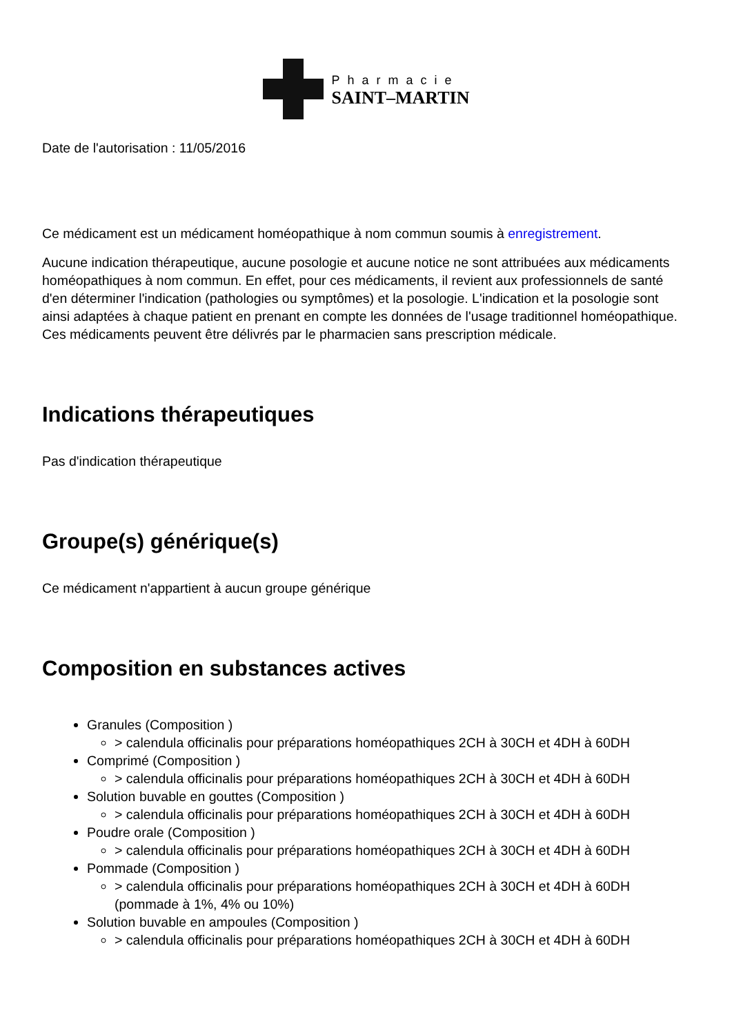Pharmacie
SAINT–MARTIN
Date de l'autorisation : 11/05/2016
Ce médicament est un médicament homéopathique à nom commun soumis à enregistrement.
Aucune indication thérapeutique, aucune posologie et aucune notice ne sont attribuées aux médicaments homéopathiques à nom commun. En effet, pour ces médicaments, il revient aux professionnels de santé d'en déterminer l'indication (pathologies ou symptômes) et la posologie. L'indication et la posologie sont ainsi adaptées à chaque patient en prenant en compte les données de l'usage traditionnel homéopathique. Ces médicaments peuvent être délivrés par le pharmacien sans prescription médicale.
Indications thérapeutiques
Pas d'indication thérapeutique
Groupe(s) générique(s)
Ce médicament n'appartient à aucun groupe générique
Composition en substances actives
Granules (Composition )
> calendula officinalis pour préparations homéopathiques 2CH à 30CH et 4DH à 60DH
Comprimé (Composition )
> calendula officinalis pour préparations homéopathiques 2CH à 30CH et 4DH à 60DH
Solution buvable en gouttes (Composition )
> calendula officinalis pour préparations homéopathiques 2CH à 30CH et 4DH à 60DH
Poudre orale (Composition )
> calendula officinalis pour préparations homéopathiques 2CH à 30CH et 4DH à 60DH
Pommade (Composition )
> calendula officinalis pour préparations homéopathiques 2CH à 30CH et 4DH à 60DH (pommade à 1%, 4% ou 10%)
Solution buvable en ampoules (Composition )
> calendula officinalis pour préparations homéopathiques 2CH à 30CH et 4DH à 60DH